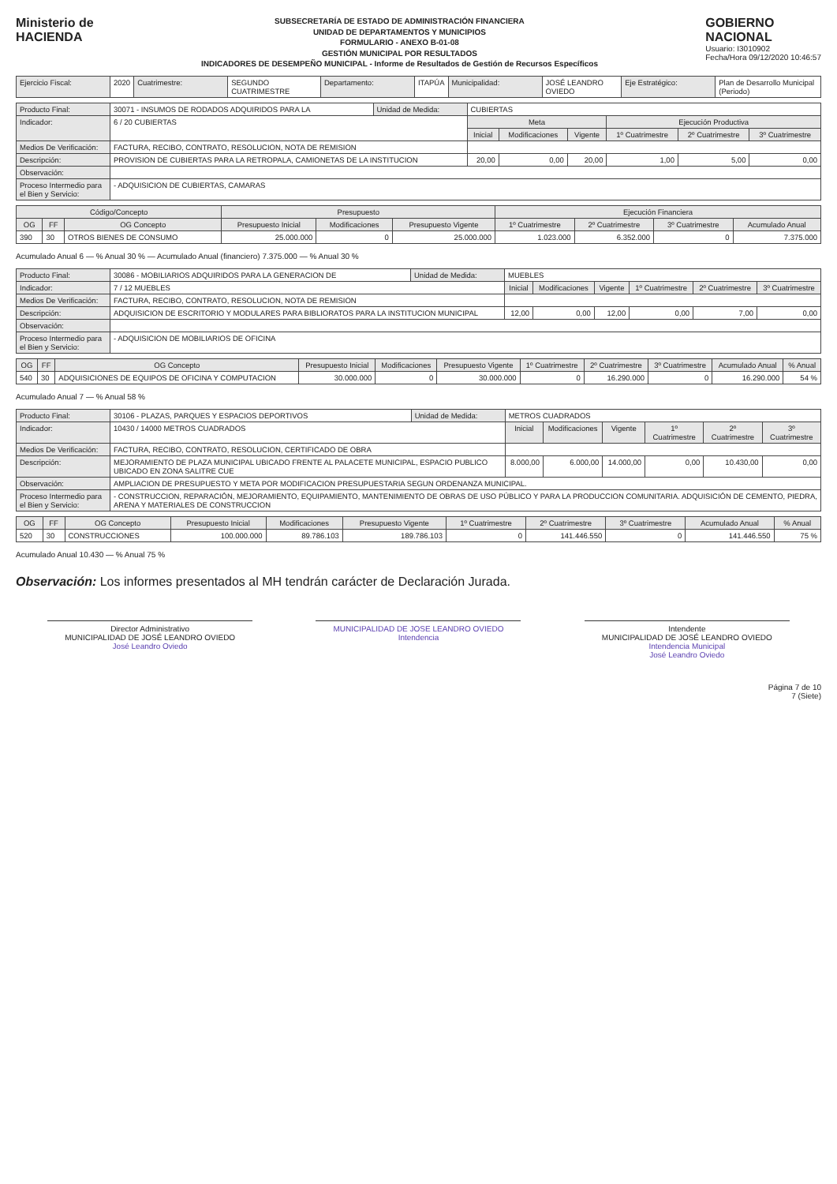Ministerio de
HACIENDA
SUBSECRETARÍA DE ESTADO DE ADMINISTRACIÓN FINANCIERA
UNIDAD DE DEPARTAMENTOS Y MUNICIPIOS
FORMULARIO - ANEXO B-01-08
GESTIÓN MUNICIPAL POR RESULTADOS
INDICADORES DE DESEMPEÑO MUNICIPAL - Informe de Resultados de Gestión de Recursos Específicos
GOBIERNO
NACIONAL
Usuario: I3010902
Fecha/Hora 09/12/2020 10:46:57
| Ejercicio Fiscal: | 2020 | Cuatrimestre: | SEGUNDO CUATRIMESTRE | Departamento: | ITAPÚA | Municipalidad: | JOSÉ LEANDRO OVIEDO | Eje Estratégico: | Plan de Desarrollo Municipal (Periodo) |
| Producto Final: | 30071 - INSUMOS DE RODADOS ADQUIRIDOS PARA LA | Unidad de Medida: | CUBIERTAS | | | | | | |
| Indicador: | 6 / 20 CUBIERTAS | | | Meta | | | Ejecución Productiva | | |
| | | | | Inicial | Modificaciones | Vigente | 1º Cuatrimestre | 2º Cuatrimestre | 3º Cuatrimestre |
| Medios De Verificación: | FACTURA, RECIBO, CONTRATO, RESOLUCION, NOTA DE REMISION | | | | | | | | |
| Descripción: | PROVISION DE CUBIERTAS PARA LA RETROPALA, CAMIONETAS DE LA INSTITUCION | | | 20,00 | 0,00 | 20,00 | 1,00 | 5,00 | 0,00 |
| Observación: | | | | | | | | | |
| Proceso Intermedio para el Bien y Servicio: | - ADQUISICION DE CUBIERTAS, CAMARAS | | | | | | | | |
| Código/Concepto | | | Presupuesto | | | Ejecución Financiera | | | |
| --- | --- | --- | --- | --- | --- | --- | --- | --- | --- |
| OG | FF | OG Concepto | Presupuesto Inicial | Modificaciones | Presupuesto Vigente | 1º Cuatrimestre | 2º Cuatrimestre | 3º Cuatrimestre | Acumulado Anual |
| 390 | 30 | OTROS BIENES DE CONSUMO | 25.000.000 | 0 | 25.000.000 | 1.023.000 | 6.352.000 | 0 | 7.375.000 |
Acumulado Anual 6 — % Anual 30 % — Acumulado Anual (financiero) 7.375.000 — % Anual 30 %
| Producto Final: | 30086 - MOBILIARIOS ADQUIRIDOS PARA LA GENERACION DE | Unidad de Medida: | MUEBLES | | | | | | |
| Indicador: | 7 / 12 MUEBLES | | | Inicial | Modificaciones | Vigente | 1º Cuatrimestre | 2º Cuatrimestre | 3º Cuatrimestre |
| Medios De Verificación: | FACTURA, RECIBO, CONTRATO, RESOLUCION, NOTA DE REMISION | | | | | | | | |
| Descripción: | ADQUISICION DE ESCRITORIO Y MODULARES PARA BIBLIORATOS PARA LA INSTITUCION MUNICIPAL | | | 12,00 | 0,00 | 12,00 | 0,00 | 7,00 | 0,00 |
| Observación: | | | | | | | | | |
| Proceso Intermedio para el Bien y Servicio: | - ADQUISICION DE MOBILIARIOS DE OFICINA | | | | | | | | |
| OG | FF | OG Concepto | Presupuesto Inicial | Modificaciones | Presupuesto Vigente | 1º Cuatrimestre | 2º Cuatrimestre | 3º Cuatrimestre | Acumulado Anual | % Anual |
| --- | --- | --- | --- | --- | --- | --- | --- | --- | --- | --- |
| 540 | 30 | ADQUISICIONES DE EQUIPOS DE OFICINA Y COMPUTACION | 30.000.000 | 0 | 30.000.000 | 0 | 16.290.000 | 0 | 16.290.000 | 54 % |
Acumulado Anual 7 — % Anual 58 %
| Producto Final: | 30106 - PLAZAS, PARQUES Y ESPACIOS DEPORTIVOS | Unidad de Medida: | METROS CUADRADOS | | | | | | |
| Indicador: | 10430 / 14000 METROS CUADRADOS | | | Inicial | Modificaciones | Vigente | 1º Cuatrimestre | 2º Cuatrimestre | 3º Cuatrimestre |
| Medios De Verificación: | FACTURA, RECIBO, CONTRATO, RESOLUCION, CERTIFICADO DE OBRA | | | | | | | | |
| Descripción: | MEJORAMIENTO DE PLAZA MUNICIPAL UBICADO FRENTE AL PALACETE MUNICIPAL, ESPACIO PUBLICO UBICADO EN ZONA SALITRE CUE | | | 8.000,00 | 6.000,00 | 14.000,00 | 0,00 | 10.430,00 | 0,00 |
| Observación: | AMPLIACION DE PRESUPUESTO Y META POR MODIFICACION PRESUPUESTARIA SEGUN ORDENANZA MUNICIPAL. | | | | | | | | |
| Proceso Intermedio para el Bien y Servicio: | - CONSTRUCCION, REPARACIÓN, MEJORAMIENTO, EQUIPAMIENTO, MANTENIMIENTO DE OBRAS DE USO PÚBLICO Y PARA LA PRODUCCION COMUNITARIA. ADQUISICIÓN DE CEMENTO, PIEDRA, ARENA Y MATERIALES DE CONSTRUCCION | | | | | | | | |
| OG | FF | OG Concepto | Presupuesto Inicial | Modificaciones | Presupuesto Vigente | 1º Cuatrimestre | 2º Cuatrimestre | 3º Cuatrimestre | Acumulado Anual | % Anual |
| --- | --- | --- | --- | --- | --- | --- | --- | --- | --- | --- |
| 520 | 30 | CONSTRUCCIONES | 100.000.000 | 89.786.103 | 189.786.103 | 0 | 141.446.550 | 0 | 141.446.550 | 75 % |
Acumulado Anual 10.430 — % Anual 75 %
Observación: Los informes presentados al MH tendrán carácter de Declaración Jurada.
Director Administrativo
MUNICIPALIDAD DE JOSÉ LEANDRO OVIEDO
José Leandro Oviedo
MUNICIPALIDAD DE JOSE LEANDRO OVIEDO
Intendencia
Intendente
MUNICIPALIDAD DE JOSÉ LEANDRO OVIEDO
Intendencia Municipal
José Leandro Oviedo
Página 7 de 10
7 (Siete)